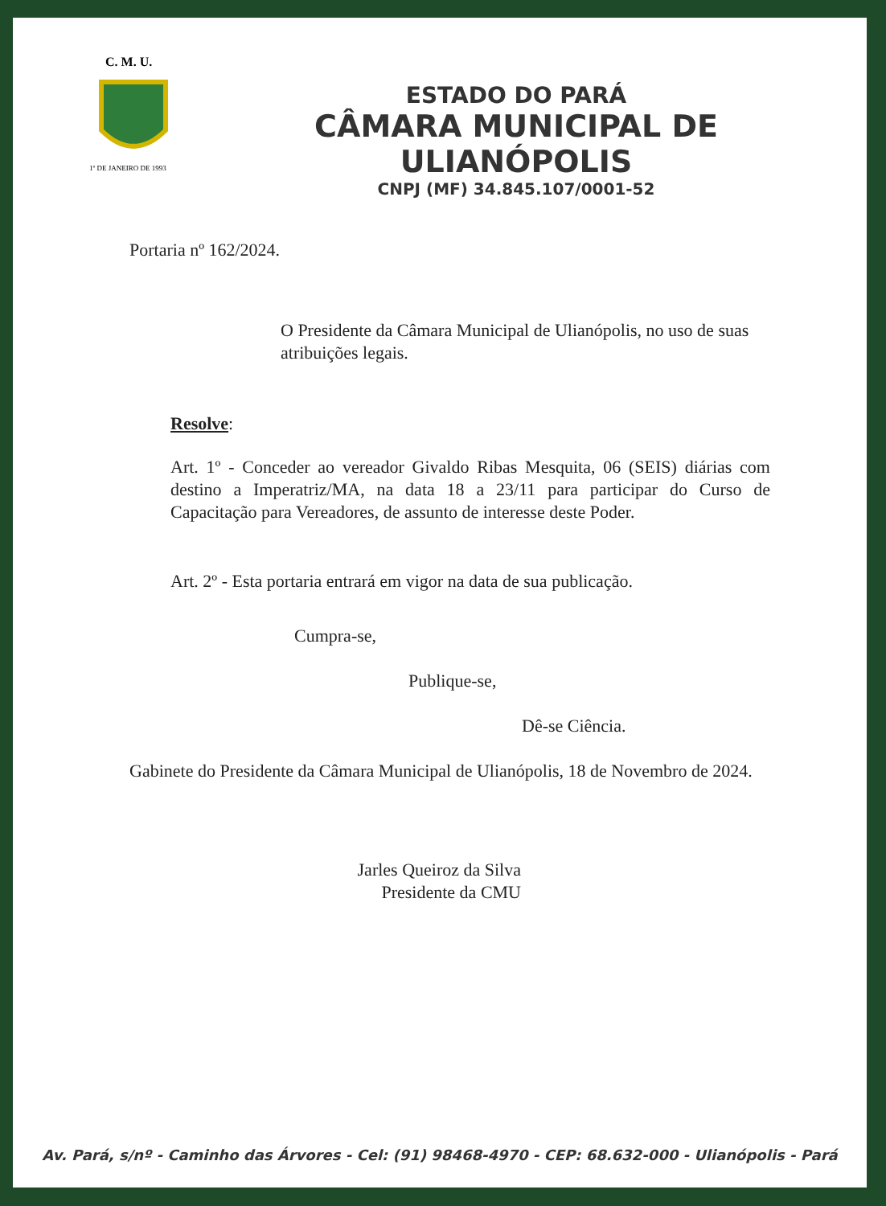C. M. U.
1º DE JANEIRO DE 1993
ESTADO DO PARÁ
CÂMARA MUNICIPAL DE ULIANÓPOLIS
CNPJ (MF) 34.845.107/0001-52
Portaria nº 162/2024.
O Presidente da Câmara Municipal de Ulianópolis, no uso de suas atribuições legais.
Resolve:
Art. 1º - Conceder ao vereador Givaldo Ribas Mesquita, 06 (SEIS) diárias com destino a Imperatriz/MA, na data 18 a 23/11 para participar do Curso de Capacitação para Vereadores, de assunto de interesse deste Poder.
Art. 2º - Esta portaria entrará em vigor na data de sua publicação.
Cumpra-se,
Publique-se,
Dê-se Ciência.
Gabinete do Presidente da Câmara Municipal de Ulianópolis, 18 de Novembro de 2024.
Jarles Queiroz da Silva
Presidente da CMU
Av. Pará, s/nº - Caminho das Árvores - Cel: (91) 98468-4970 - CEP: 68.632-000 - Ulianópolis - Pará